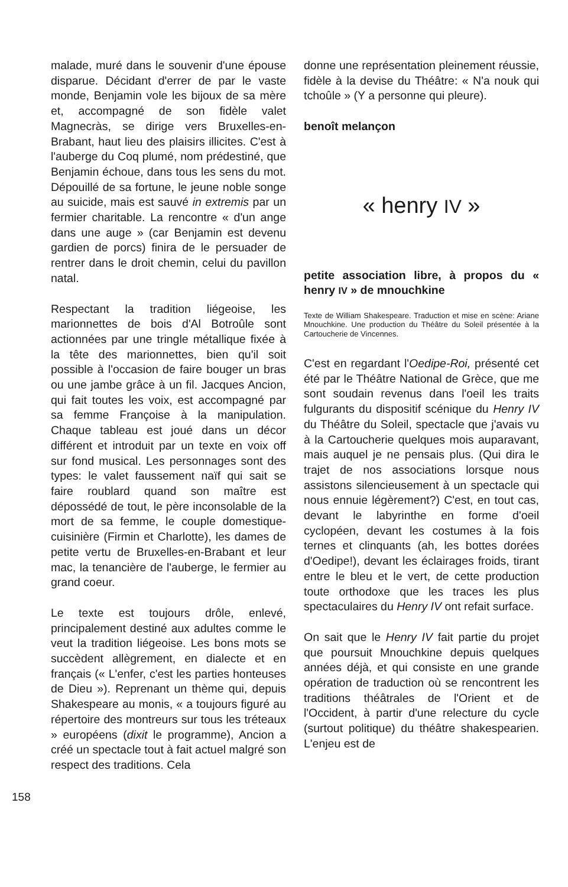malade, muré dans le souvenir d'une épouse disparue. Décidant d'errer de par le vaste monde, Benjamin vole les bijoux de sa mère et, accompagné de son fidèle valet Magnecràs, se dirige vers Bruxelles-en-Brabant, haut lieu des plaisirs illicites. C'est à l'auberge du Coq plumé, nom prédestiné, que Benjamin échoue, dans tous les sens du mot. Dépouillé de sa fortune, le jeune noble songe au suicide, mais est sauvé in extremis par un fermier charitable. La rencontre « d'un ange dans une auge » (car Benjamin est devenu gardien de porcs) finira de le persuader de rentrer dans le droit chemin, celui du pavillon natal.
Respectant la tradition liégeoise, les marionnettes de bois d'Al Botroûle sont actionnées par une tringle métallique fixée à la tête des marionnettes, bien qu'il soit possible à l'occasion de faire bouger un bras ou une jambe grâce à un fil. Jacques Ancion, qui fait toutes les voix, est accompagné par sa femme Françoise à la manipulation. Chaque tableau est joué dans un décor différent et introduit par un texte en voix off sur fond musical. Les personnages sont des types: le valet faussement naïf qui sait se faire roublard quand son maître est dépossédé de tout, le père inconsolable de la mort de sa femme, le couple domestique-cuisinière (Firmin et Charlotte), les dames de petite vertu de Bruxelles-en-Brabant et leur mac, la tenancière de l'auberge, le fermier au grand coeur.
Le texte est toujours drôle, enlevé, principalement destiné aux adultes comme le veut la tradition liégeoise. Les bons mots se succèdent allègrement, en dialecte et en français (« L'enfer, c'est les parties honteuses de Dieu »). Reprenant un thème qui, depuis Shakespeare au monis, « a toujours figuré au répertoire des montreurs sur tous les tréteaux » européens (dixit le programme), Ancion a créé un spectacle tout à fait actuel malgré son respect des traditions. Cela
donne une représentation pleinement réussie, fidèle à la devise du Théâtre: « N'a nouk qui tchoûle » (Y a personne qui pleure).
benoît melançon
« henry IV »
petite association libre, à propos du « henry IV » de mnouchkine
Texte de William Shakespeare. Traduction et mise en scène: Ariane Mnouchkine. Une production du Théâtre du Soleil présentée à la Cartoucherie de Vincennes.
C'est en regardant l'Oedipe-Roi, présenté cet été par le Théâtre National de Grèce, que me sont soudain revenus dans l'oeil les traits fulgurants du dispositif scénique du Henry IV du Théâtre du Soleil, spectacle que j'avais vu à la Cartoucherie quelques mois auparavant, mais auquel je ne pensais plus. (Qui dira le trajet de nos associations lorsque nous assistons silencieusement à un spectacle qui nous ennuie légèrement?) C'est, en tout cas, devant le labyrinthe en forme d'oeil cyclopéen, devant les costumes à la fois ternes et clinquants (ah, les bottes dorées d'Oedipe!), devant les éclairages froids, tirant entre le bleu et le vert, de cette production toute orthodoxe que les traces les plus spectaculaires du Henry IV ont refait surface.
On sait que le Henry IV fait partie du projet que poursuit Mnouchkine depuis quelques années déjà, et qui consiste en une grande opération de traduction où se rencontrent les traditions théâtrales de l'Orient et de l'Occident, à partir d'une relecture du cycle (surtout politique) du théâtre shakespearien. L'enjeu est de
158